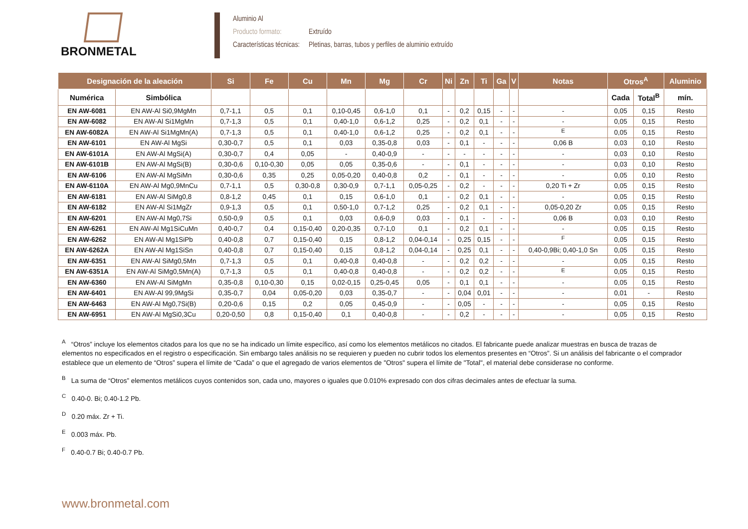BRONMETAL
Aluminio Al
Producto formato: Extruído
Características técnicas: Pletinas, barras, tubos y perfiles de aluminio extruído
| Designación de la aleación | | Si | Fe | Cu | Mn | Mg | Cr | Ni | Zn | Ti | Ga | V | Notas | Otros<sup>A</sup> | | Aluminio |
| --- | --- | --- | --- | --- | --- | --- | --- | --- | --- | --- | --- | --- | --- | --- | --- | --- |
| Numérica | Simbólica | | | | | | | | | | | | | Cada | Total<sup>B</sup> | mín. |
| EN AW-6081 | EN AW-Al Si0,9MgMn | 0,7-1,1 | 0,5 | 0,1 | 0,10-0,45 | 0,6-1,0 | 0,1 | - | 0,2 | 0,15 | - | - | - | 0,05 | 0,15 | Resto |
| EN AW-6082 | EN AW-Al Si1MgMn | 0,7-1,3 | 0,5 | 0,1 | 0,40-1,0 | 0,6-1,2 | 0,25 | - | 0,2 | 0,1 | - | - | - | 0,05 | 0,15 | Resto |
| EN AW-6082A | EN AW-Al Si1MgMn(A) | 0,7-1,3 | 0,5 | 0,1 | 0,40-1,0 | 0,6-1,2 | 0,25 | - | 0,2 | 0,1 | - | - | <sup>E</sup> | 0,05 | 0,15 | Resto |
| EN AW-6101 | EN AW-Al MgSi | 0,30-0,7 | 0,5 | 0,1 | 0,03 | 0,35-0,8 | 0,03 | - | 0,1 | - | - | - | 0,06 B | 0,03 | 0,10 | Resto |
| EN AW-6101A | EN AW-Al MgSi(A) | 0,30-0,7 | 0,4 | 0,05 | - | 0,40-0,9 | - | - | - | - | - | - | - | 0,03 | 0,10 | Resto |
| EN AW-6101B | EN AW-Al MgSi(B) | 0,30-0,6 | 0,10-0,30 | 0,05 | 0,05 | 0,35-0,6 | - | - | 0,1 | - | - | - | - | 0,03 | 0,10 | Resto |
| EN AW-6106 | EN AW-Al MgSiMn | 0,30-0,6 | 0,35 | 0,25 | 0,05-0,20 | 0,40-0,8 | 0,2 | - | 0,1 | - | - | - | - | 0,05 | 0,10 | Resto |
| EN AW-6110A | EN AW-Al Mg0,9MnCu | 0,7-1,1 | 0,5 | 0,30-0,8 | 0,30-0,9 | 0,7-1,1 | 0,05-0,25 | - | 0,2 | - | - | - | 0,20 Ti + Zr | 0,05 | 0,15 | Resto |
| EN AW-6181 | EN AW-Al SiMg0,8 | 0,8-1,2 | 0,45 | 0,1 | 0,15 | 0,6-1,0 | 0,1 | - | 0,2 | 0,1 | - | - | - | 0,05 | 0,15 | Resto |
| EN AW-6182 | EN AW-Al Si1MgZr | 0,9-1,3 | 0,5 | 0,1 | 0,50-1,0 | 0,7-1,2 | 0,25 | - | 0,2 | 0,1 | - | - | 0,05-0,20 Zr | 0,05 | 0,15 | Resto |
| EN AW-6201 | EN AW-Al Mg0,7Si | 0,50-0,9 | 0,5 | 0,1 | 0,03 | 0,6-0,9 | 0,03 | - | 0,1 | - | - | - | 0,06 B | 0,03 | 0,10 | Resto |
| EN AW-6261 | EN AW-Al Mg1SiCuMn | 0,40-0,7 | 0,4 | 0,15-0,40 | 0,20-0,35 | 0,7-1,0 | 0,1 | - | 0,2 | 0,1 | - | - | - | 0,05 | 0,15 | Resto |
| EN AW-6262 | EN AW-Al Mg1SiPb | 0,40-0,8 | 0,7 | 0,15-0,40 | 0,15 | 0,8-1,2 | 0,04-0,14 | - | 0,25 | 0,15 | - | - | <sup>F</sup> | 0,05 | 0,15 | Resto |
| EN AW-6262A | EN AW-Al Mg1SiSn | 0,40-0,8 | 0,7 | 0,15-0,40 | 0,15 | 0,8-1,2 | 0,04-0,14 | - | 0,25 | 0,1 | - | - | 0,40-0,9Bi; 0,40-1,0 Sn | 0,05 | 0,15 | Resto |
| EN AW-6351 | EN AW-Al SiMg0,5Mn | 0,7-1,3 | 0,5 | 0,1 | 0,40-0,8 | 0,40-0,8 | - | - | 0,2 | 0,2 | - | - | - | 0,05 | 0,15 | Resto |
| EN AW-6351A | EN AW-Al SiMg0,5Mn(A) | 0,7-1,3 | 0,5 | 0,1 | 0,40-0,8 | 0,40-0,8 | - | - | 0,2 | 0,2 | - | - | <sup>E</sup> | 0,05 | 0,15 | Resto |
| EN AW-6360 | EN AW-Al SiMgMn | 0,35-0,8 | 0,10-0,30 | 0,15 | 0,02-0,15 | 0,25-0,45 | 0,05 | - | 0,1 | 0,1 | - | - | - | 0,05 | 0,15 | Resto |
| EN AW-6401 | EN AW-Al 99,9MgSi | 0,35-0,7 | 0,04 | 0,05-0,20 | 0,03 | 0,35-0,7 | - | - | 0,04 | 0,01 | - | - | - | 0,01 | - | Resto |
| EN AW-6463 | EN AW-Al Mg0,7Si(B) | 0,20-0,6 | 0,15 | 0,2 | 0,05 | 0,45-0,9 | - | - | 0,05 | - | - | - | - | 0,05 | 0,15 | Resto |
| EN AW-6951 | EN AW-Al MgSi0,3Cu | 0,20-0,50 | 0,8 | 0,15-0,40 | 0,1 | 0,40-0,8 | - | - | 0,2 | - | - | - | - | 0,05 | 0,15 | Resto |
<sup>A</sup> “Otros” incluye los elementos citados para los que no se ha indicado un límite específico, así como los elementos metálicos no citados. El fabricante puede analizar muestras en busca de trazas de elementos no especificados en el registro o especificación. Sin embargo tales análisis no se requieren y pueden no cubrir todos los elementos presentes en “Otros”. Si un análisis del fabricante o el comprador establece que un elemento de “Otros” supera el límite de “Cada” o que el agregado de varios elementos de "Otros" supera el límite de "Total", el material debe considerase no conforme.
<sup>B</sup> La suma de “Otros” elementos metálicos cuyos contenidos son, cada uno, mayores o iguales que 0.010% expresado con dos cifras decimales antes de efectuar la suma.
<sup>C</sup> 0.40-0. Bi; 0.40-1.2 Pb.
<sup>D</sup> 0.20 máx. Zr + Ti.
<sup>E</sup> 0.003 máx. Pb.
<sup>F</sup> 0.40-0.7 Bi; 0.40-0.7 Pb.
www.bronmetal.com